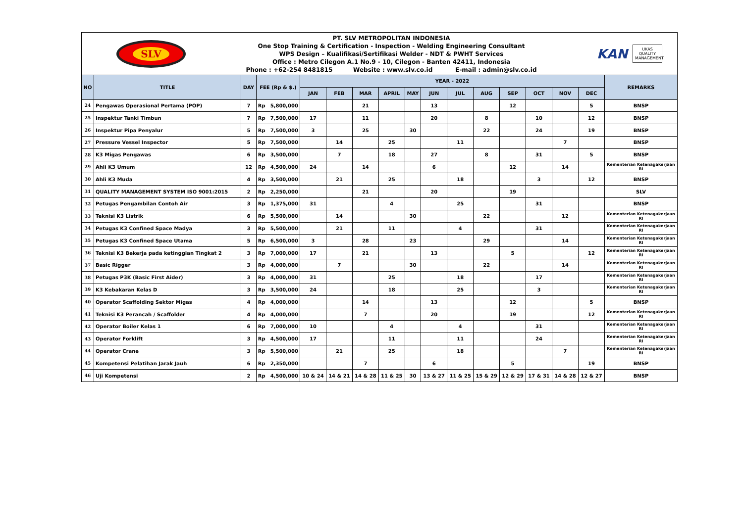SLV
PT. SLV METROPOLITAN INDONESIA
One Stop Training & Certification - Inspection - Welding Engineering Consultant
WPS Design – Kualifikasi/Sertifikasi Welder - NDT & PWHT Services
Office : Metro Cilegon A.1 No.9 - 10, Cilegon - Banten 42411, Indonesia
Phone : +62-254 8481815 Website : www.slv.co.id E-mail : admin@slv.co.id
KAN
UKAS
QUALITY MANAGEMENT
| NO | TITLE | DAY | FEE (Rp & $.) | | YEAR - 2022 | | | | | | | | | | | | REMARKS |
| --- | --- | --- | --- | --- | --- | --- | --- | --- | --- | --- | --- | --- | --- | --- | --- | --- | --- |
| | | | | | JAN | FEB | MAR | APRIL | MAY | JUN | JUL | AUG | SEP | OCT | NOV | DEC | |
| 24 | Pengawas Operasional Pertama (POP) | 7 | Rp | 5,800,000 | | | 21 | | | 13 | | | 12 | | | 5 | BNSP |
| 25 | Inspektur Tanki Timbun | 7 | Rp | 7,500,000 | 17 | | 11 | | | 20 | | 8 | | 10 | | 12 | BNSP |
| 26 | Inspektur Pipa Penyalur | 5 | Rp | 7,500,000 | 3 | | 25 | | 30 | | | 22 | | 24 | | 19 | BNSP |
| 27 | Pressure Vessel Inspector | 5 | Rp | 7,500,000 | | 14 | | 25 | | | 11 | | | | 7 | | BNSP |
| 28 | K3 Migas Pengawas | 6 | Rp | 3,500,000 | | 7 | | 18 | | 27 | | 8 | | 31 | | 5 | BNSP |
| 29 | Ahli K3 Umum | 12 | Rp | 4,500,000 | 24 | | 14 | | | 6 | | | 12 | | 14 | | Kementerian Ketenagakerjaan RI |
| 30 | Ahli K3 Muda | 4 | Rp | 3,500,000 | | 21 | | 25 | | | 18 | | | 3 | | 12 | BNSP |
| 31 | QUALITY MANAGEMENT SYSTEM ISO 9001:2015 | 2 | Rp | 2,250,000 | | | 21 | | | 20 | | | 19 | | | | SLV |
| 32 | Petugas Pengambilan Contoh Air | 3 | Rp | 1,375,000 | 31 | | | 4 | | | 25 | | | 31 | | | BNSP |
| 33 | Teknisi K3 Listrik | 6 | Rp | 5,500,000 | | 14 | | | 30 | | | 22 | | | 12 | | Kementerian Ketenagakerjaan RI |
| 34 | Petugas K3 Confined Space Madya | 3 | Rp | 5,500,000 | | 21 | | 11 | | | 4 | | | 31 | | | Kementerian Ketenagakerjaan RI |
| 35 | Petugas K3 Confined Space Utama | 5 | Rp | 6,500,000 | 3 | | 28 | | 23 | | | 29 | | | 14 | | Kementerian Ketenagakerjaan RI |
| 36 | Teknisi K3 Bekerja pada ketinggian Tingkat 2 | 3 | Rp | 7,000,000 | 17 | | 21 | | | 13 | | | 5 | | | 12 | Kementerian Ketenagakerjaan RI |
| 37 | Basic Rigger | 3 | Rp | 4,000,000 | | 7 | | | 30 | | | 22 | | | 14 | | Kementerian Ketenagakerjaan RI |
| 38 | Petugas P3K (Basic First Aider) | 3 | Rp | 4,000,000 | 31 | | | 25 | | | 18 | | | 17 | | | Kementerian Ketenagakerjaan RI |
| 39 | K3 Kebakaran Kelas D | 3 | Rp | 3,500,000 | 24 | | | 18 | | | 25 | | | 3 | | | Kementerian Ketenagakerjaan RI |
| 40 | Operator Scaffolding Sektor Migas | 4 | Rp | 4,000,000 | | | 14 | | | 13 | | | 12 | | | 5 | BNSP |
| 41 | Teknisi K3 Perancah / Scaffolder | 4 | Rp | 4,000,000 | | | 7 | | | 20 | | | 19 | | | 12 | Kementerian Ketenagakerjaan RI |
| 42 | Operator Boiler Kelas 1 | 6 | Rp | 7,000,000 | 10 | | | 4 | | | 4 | | | 31 | | | Kementerian Ketenagakerjaan RI |
| 43 | Operator Forklift | 3 | Rp | 4,500,000 | 17 | | | 11 | | | 11 | | | 24 | | | Kementerian Ketenagakerjaan RI |
| 44 | Operator Crane | 3 | Rp | 5,500,000 | | 21 | | 25 | | | 18 | | | | 7 | | Kementerian Ketenagakerjaan RI |
| 45 | Kompetensi Pelatihan Jarak Jauh | 6 | Rp | 2,350,000 | | | 7 | | | 6 | | | 5 | | | 19 | BNSP |
| 46 | Uji Kompetensi | 2 | Rp | 4,500,000 | 10 & 24 | 14 & 21 | 14 & 28 | 11 & 25 | 30 | 13 & 27 | 11 & 25 | 15 & 29 | 12 & 29 | 17 & 31 | 14 & 28 | 12 & 27 | BNSP |